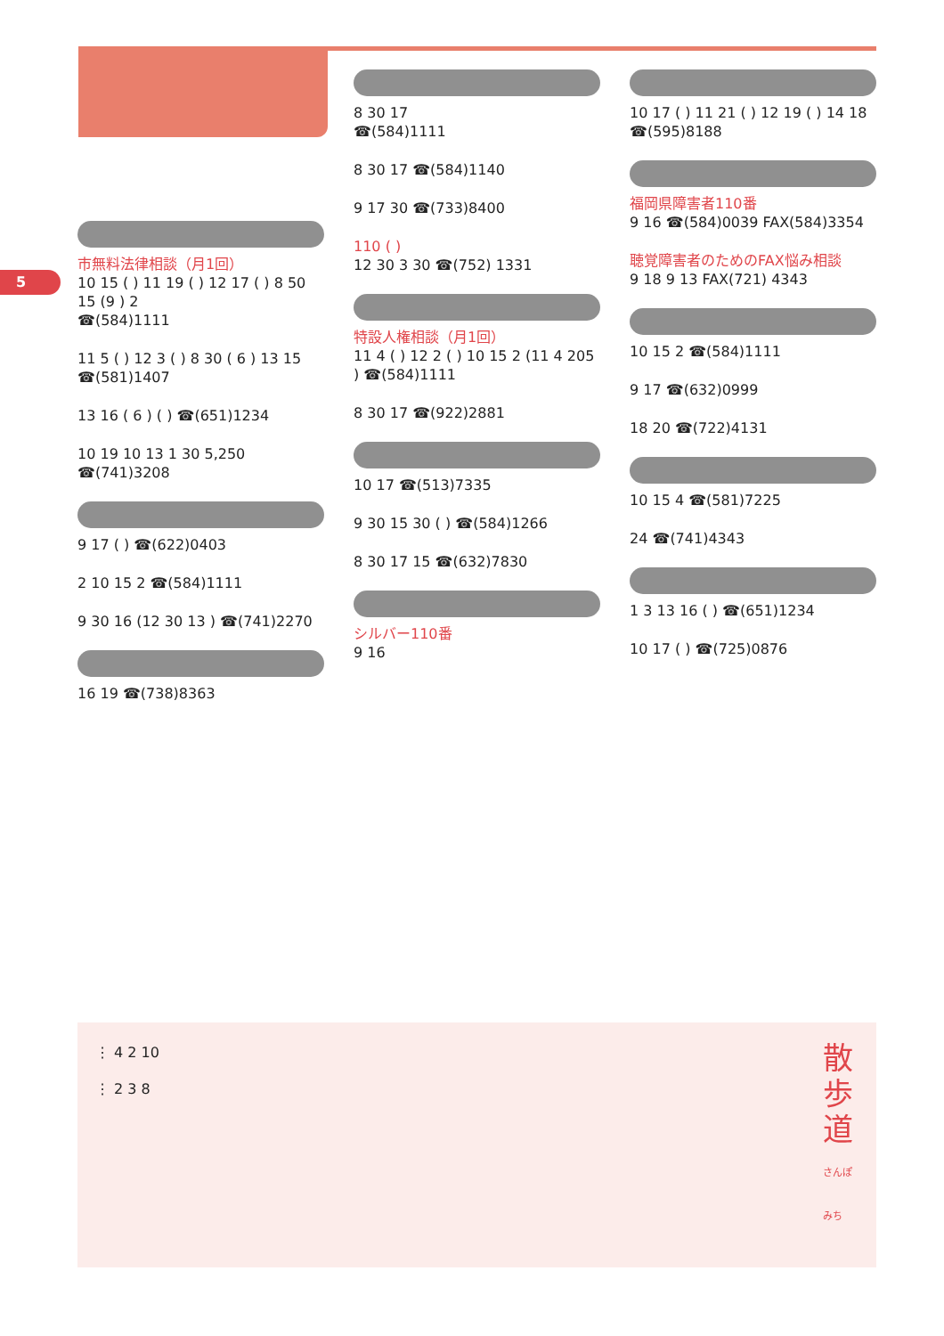5
市無料法律相談（月1回）
10 15 ( ) 11 19 ( ) 12 17 ( ) 8 50 15 (9 ) 2
☎(584)1111
11 5 ( ) 12 3 ( ) 8 30 ( 6 ) 13 15 ☎(581)1407
13 16 ( 6 ) ( ) ☎(651)1234
10 19 10 13 1 30 5,250 ☎(741)3208
9 17 ( ) ☎(622)0403
2 10 15 2 ☎(584)1111
9 30 16 (12 30 13 ) ☎(741)2270
16 19 ☎(738)8363
8 30 17
☎(584)1111
8 30 17 ☎(584)1140
9 17 30 ☎(733)8400
110 ( )
12 30 3 30 ☎(752) 1331
特設人権相談（月1回）
11 4 ( ) 12 2 ( ) 10 15 2 (11 4 205 ) ☎(584)1111
8 30 17 ☎(922)2881
10 17 ☎(513)7335
9 30 15 30 ( ) ☎(584)1266
8 30 17 15 ☎(632)7830
シルバー110番
9 16
10 17 ( ) 11 21 ( ) 12 19 ( ) 14 18 ☎(595)8188
福岡県障害者110番
9 16 ☎(584)0039 FAX(584)3354
聴覚障害者のためのFAX悩み相談
9 18 9 13 FAX(721) 4343
10 15 2 ☎(584)1111
9 17 ☎(632)0999
18 20 ☎(722)4131
10 15 4 ☎(581)7225
24 ☎(741)4343
1 3 13 16 ( ) ☎(651)1234
10 17 ( ) ☎(725)0876
散歩道 さんぽみち
⋮ 4 2 10
⋮ 2 3 8